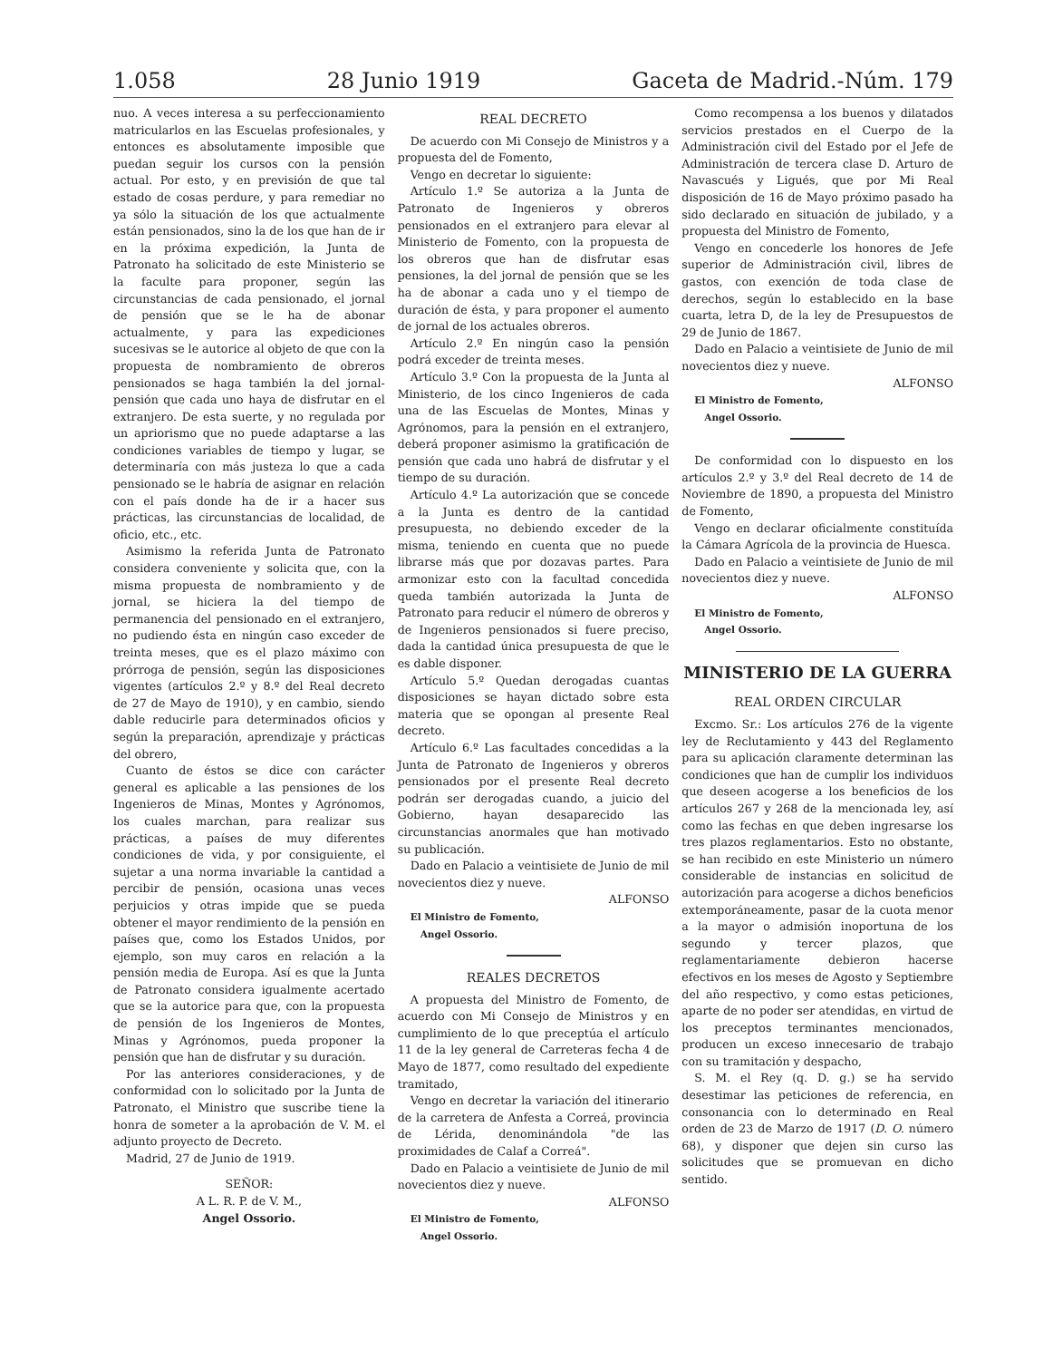1.058 28 Junio 1919 Gaceta de Madrid.-Núm. 179
nuo. A veces interesa a su perfecciona­miento matricularlos en las Escuelas profesionales, y entonces es absolutamente imposible que puedan seguir los cursos con la pensión actual. Por esto, y en previsión de que tal estado de cosas perdure, y para remediar no ya sólo la situación de los que actualmente están pensionados, sino la de los que han de ir en la próxima expedición, la Junta de Patronato ha solicitado de este Ministerio se la faculte para proponer, según las circunstancias de cada pensionado, el jornal de pensión que se le ha de abonar actualmente, y para las expediciones sucesivas se le autorice al objeto de que con la propuesta de nombramiento de obreros pensionados se haga también la del jornal-pensión que cada uno haya de disfrutar en el extranjero. De esta suerte, y no regulada por un apriorismo que no puede adaptarse a las condiciones variables de tiempo y lugar, se determinaría con más justeza lo que a cada pensionado se le habría de asignar en relación con el país donde ha de ir a hacer sus prácticas, las circunstancias de localidad, de oficio, etc., etc.
Asimismo la referida Junta de Patronato considera conveniente y solicita que, con la misma propuesta de nombramiento y de jornal, se hiciera la del tiempo de permanencia del pensionado en el extranjero, no pudiendo ésta en ningún caso exceder de treinta meses, que es el plazo máximo con prórroga de pensión, según las disposiciones vigentes (artículos 2.º y 8.º del Real decreto de 27 de Mayo de 1910), y en cambio, siendo dable reducirle para determinados oficios y según la preparación, aprendizaje y prácticas del obrero,
Cuanto de éstos se dice con carácter general es aplicable a las pensiones de los Ingenieros de Minas, Montes y Agrónomos, los cuales marchan, para realizar sus prácticas, a países de muy diferentes condiciones de vida, y por consiguiente, el sujetar a una norma invariable la cantidad a percibir de pensión, ocasiona unas veces perjuicios y otras impide que se pueda obtener el mayor rendimiento de la pensión en países que, como los Estados Unidos, por ejemplo, son muy caros en relación a la pensión media de Europa. Así es que la Junta de Patronato considera igualmente acertado que se la autorice para que, con la propuesta de pensión de los Ingenieros de Montes, Minas y Agrónomos, pueda proponer la pensión que han de disfrutar y su duración.
Por las anteriores consideraciones, y de conformidad con lo solicitado por la Junta de Patronato, el Ministro que suscribe tiene la honra de someter a la aprobación de V. M. el adjunto proyecto de Decreto.
Madrid, 27 de Junio de 1919.
SEÑOR:
A L. R. P. de V. M.,
Angel Ossorio.
REAL DECRETO
De acuerdo con Mi Consejo de Ministros y a propuesta del de Fomento,
Vengo en decretar lo siguiente:
Artículo 1.º Se autoriza a la Junta de Patronato de Ingenieros y obreros pensionados en el extranjero para elevar al Ministerio de Fomento, con la propuesta de los obreros que han de disfrutar esas pensiones, la del jornal de pensión que se les ha de abonar a cada uno y el tiempo de duración de ésta, y para proponer el aumento de jornal de los actuales obreros.
Artículo 2.º En ningún caso la pensión podrá exceder de treinta meses.
Artículo 3.º Con la propuesta de la Junta al Ministerio, de los cinco Ingenieros de cada una de las Escuelas de Montes, Minas y Agrónomos, para la pensión en el extranjero, deberá proponer asimismo la gratificación de pensión que cada uno habrá de disfrutar y el tiempo de su duración.
Artículo 4.º La autorización que se concede a la Junta es dentro de la cantidad presupuesta, no debiendo exceder de la misma, teniendo en cuenta que no puede librarse más que por dozavas partes. Para armonizar esto con la facultad concedida queda también autorizada la Junta de Patronato para reducir el número de obreros y de Ingenieros pensionados si fuere preciso, dada la cantidad única presupuesta de que le es dable disponer.
Artículo 5.º Quedan derogadas cuantas disposiciones se hayan dictado sobre esta materia que se opongan al presente Real decreto.
Artículo 6.º Las facultades concedidas a la Junta de Patronato de Ingenieros y obreros pensionados por el presente Real decreto podrán ser derogadas cuando, a juicio del Gobierno, hayan desaparecido las circunstancias anormales que han motivado su publicación.
Dado en Palacio a veintisiete de Junio de mil novecientos diez y nueve.
ALFONSO
El Ministro de Fomento,
Angel Ossorio.
REALES DECRETOS
A propuesta del Ministro de Fomento, de acuerdo con Mi Consejo de Ministros y en cumplimiento de lo que preceptúa el artículo 11 de la ley general de Carreteras fecha 4 de Mayo de 1877, como resultado del expediente tramitado,
Vengo en decretar la variación del itinerario de la carretera de Anfesta a Correá, provincia de Lérida, denominándola "de las proximidades de Calaf a Correá".
Dado en Palacio a veintisiete de Junio de mil novecientos diez y nueve.
ALFONSO
El Ministro de Fomento,
Angel Ossorio.
Como recompensa a los buenos y dilatados servicios prestados en el Cuerpo de la Administración civil del Estado por el Jefe de Administración de tercera clase D. Arturo de Navascués y Ligués, que por Mi Real disposición de 16 de Mayo próximo pasado ha sido declarado en situación de jubilado, y a propuesta del Ministro de Fomento,
Vengo en concederle los honores de Jefe superior de Administración civil, libres de gastos, con exención de toda clase de derechos, según lo establecido en la base cuarta, letra D, de la ley de Presupuestos de 29 de Junio de 1867.
Dado en Palacio a veintisiete de Junio de mil novecientos diez y nueve.
ALFONSO
El Ministro de Fomento,
Angel Ossorio.
De conformidad con lo dispuesto en los artículos 2.º y 3.º del Real decreto de 14 de Noviembre de 1890, a propuesta del Ministro de Fomento,
Vengo en declarar oficialmente constituída la Cámara Agrícola de la provincia de Huesca.
Dado en Palacio a veintisiete de Junio de mil novecientos diez y nueve.
ALFONSO
El Ministro de Fomento,
Angel Ossorio.
MINISTERIO DE LA GUERRA
REAL ORDEN CIRCULAR
Excmo. Sr.: Los artículos 276 de la vigente ley de Reclutamiento y 443 del Reglamento para su aplicación claramente determinan las condiciones que han de cumplir los individuos que deseen acogerse a los beneficios de los artículos 267 y 268 de la mencionada ley, así como las fechas en que deben ingresarse los tres plazos reglamentarios. Esto no obstante, se han recibido en este Ministerio un número considerable de instancias en solicitud de autorización para acogerse a dichos beneficios extemporáneamente, pasar de la cuota menor a la mayor o admisión inoportuna de los segundo y tercer plazos, que reglamentariamente debieron hacerse efectivos en los meses de Agosto y Septiembre del año respectivo, y como estas peticiones, aparte de no poder ser atendidas, en virtud de los preceptos terminantes mencionados, producen un exceso innecesario de trabajo con su tramitación y despacho,
S. M. el Rey (q. D. g.) se ha servido desestimar las peticiones de referencia, en consonancia con lo determinado en Real orden de 23 de Marzo de 1917 (D. O. número 68), y disponer que dejen sin curso las solicitudes que se promuevan en dicho sentido.